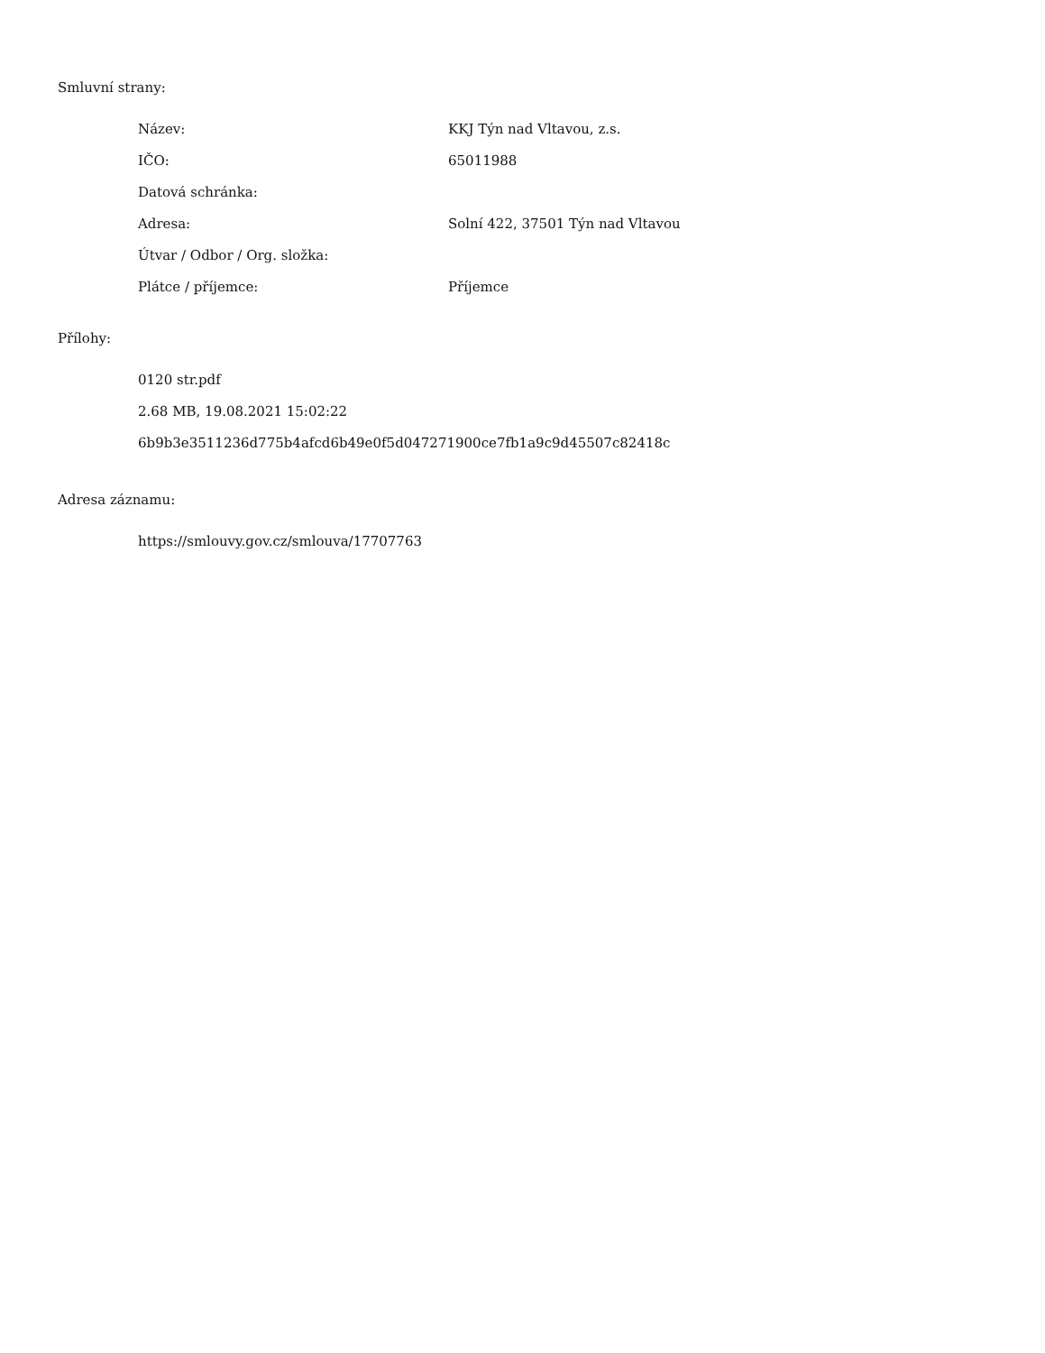Smluvní strany:
| Název: | KKJ Týn nad Vltavou, z.s. |
| IČO: | 65011988 |
| Datová schránka: | |
| Adresa: | Solní 422, 37501 Týn nad Vltavou |
| Útvar / Odbor / Org. složka: | |
| Plátce / příjemce: | Příjemce |
Přílohy:
0120 str.pdf
2.68 MB, 19.08.2021 15:02:22
6b9b3e3511236d775b4afcd6b49e0f5d047271900ce7fb1a9c9d45507c82418c
Adresa záznamu:
https://smlouvy.gov.cz/smlouva/17707763